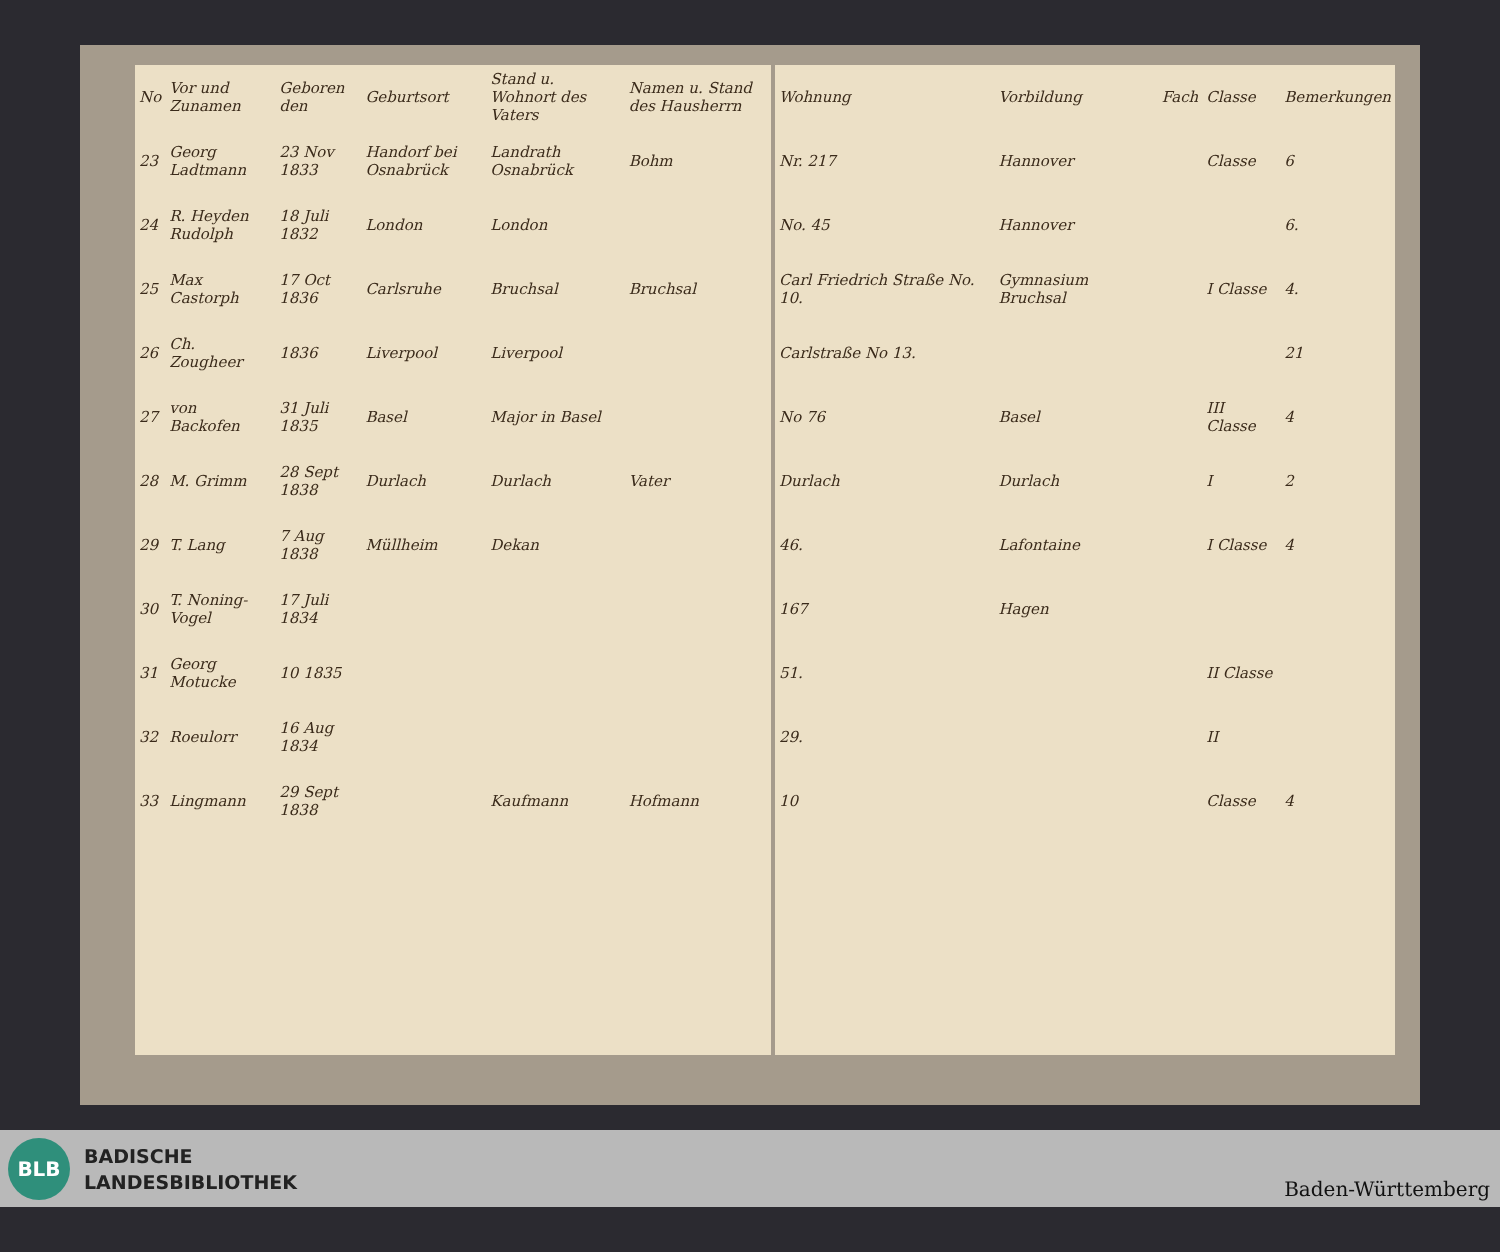| No | Vor und Zunamen | Geboren den | Geburtsort | Stand u. Wohnort des Vaters | Namen u. Stand des Hausherrn |
| 23 | Georg Ladtmann | 23 Nov 1833 | Handorf bei Osnabrück | Landrath Osnabrück | Bohm |
| 24 | R. Heyden Rudolph | 18 Juli 1832 | London | London | |
| 25 | Max Castorph | 17 Oct 1836 | Carlsruhe | Bruchsal | Bruchsal |
| 26 | Ch. Zougheer | 1836 | Liverpool | Liverpool | |
| 27 | von Backofen | 31 Juli 1835 | Basel | Major in Basel | |
| 28 | M. Grimm | 28 Sept 1838 | Durlach | Durlach | Vater |
| 29 | T. Lang | 7 Aug 1838 | Müllheim | Dekan | |
| 30 | T. Noning-Vogel | 17 Juli 1834 | | | |
| 31 | Georg Motucke | 10 1835 | | | |
| 32 | Roeulorr | 16 Aug 1834 | | | |
| 33 | Lingmann | 29 Sept 1838 | | Kaufmann | Hofmann |
| Wohnung | Vorbildung | Fach | Classe | Bemerkungen |
| Nr. 217 | Hannover | | Classe | 6 |
| No. 45 | Hannover | | | 6. |
| Carl Friedrich Straße No. 10. | Gymnasium Bruchsal | | I Classe | 4. |
| Carlstraße No 13. | | | | 21 |
| No 76 | Basel | | III Classe | 4 |
| Durlach | Durlach | | I | 2 |
| 46. | Lafontaine | | I Classe | 4 |
| 167 | Hagen | | | |
| 51. | | | II Classe | |
| 29. | | | II | |
| 10 | | | Classe | 4 |
BLB
BADISCHE
LANDESBIBLIOTHEK
Baden-Württemberg